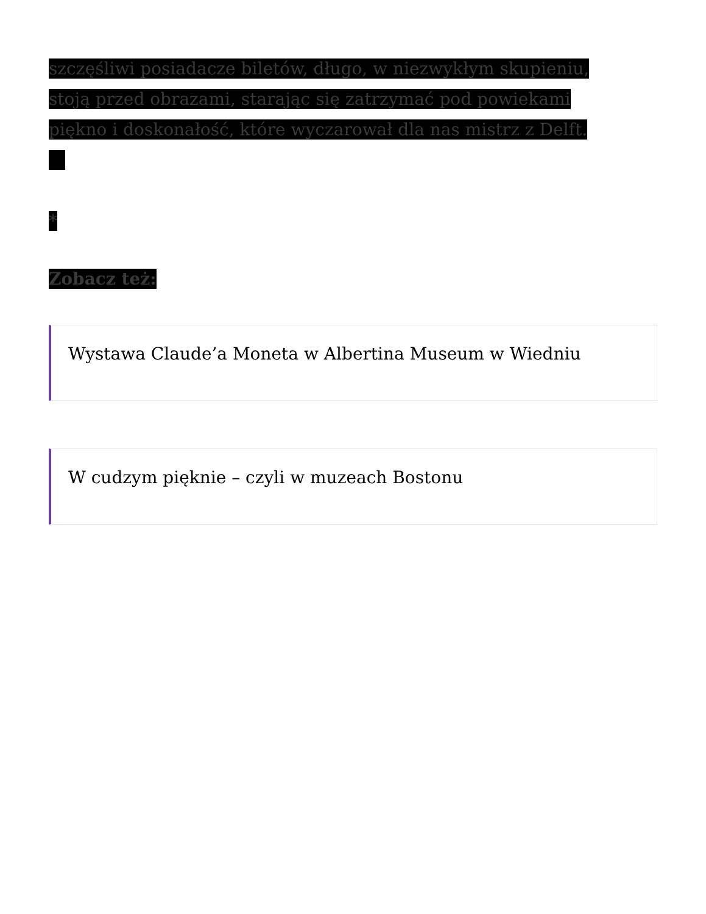szczęśliwi posiadacze biletów, długo, w niezwykłym skupieniu,
stoją przed obrazami, starając się zatrzymać pod powiekami
piękno i doskonałość, które wyczarował dla nas mistrz z Delft.
*
Zobacz też:
Wystawa Claude’a Moneta w Albertina Museum w Wiedniu
W cudzym pięknie – czyli w muzeach Bostonu